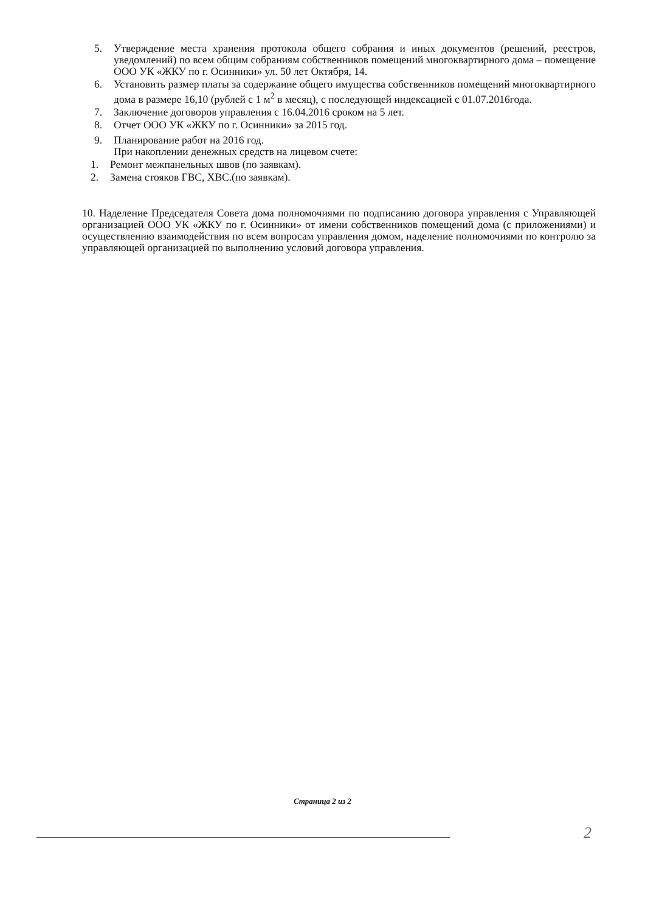5. Утверждение места хранения протокола общего собрания и иных документов (решений, реестров, уведомлений) по всем общим собраниям собственников помещений многоквартирного дома – помещение ООО УК «ЖКУ по г. Осинники» ул. 50 лет Октября, 14.
6. Установить размер платы за содержание общего имущества собственников помещений многоквартирного дома в размере 16,10 (рублей с 1 м<sup>2</sup> в месяц), с последующей индексацией с 01.07.2016года.
7. Заключение договоров управления с 16.04.2016 сроком на 5 лет.
8. Отчет ООО УК «ЖКУ по г. Осинники» за 2015 год.
9. Планирование работ на 2016 год.
При накоплении денежных средств на лицевом счете:
1. Ремонт межпанельных швов (по заявкам).
2. Замена стояков ГВС, ХВС.(по заявкам).
10. Наделение Председателя Совета дома полномочиями по подписанию договора управления с Управляющей организацией ООО УК «ЖКУ по г. Осинники» от имени собственников помещений дома (с приложениями) и осуществлению взаимодействия по всем вопросам управления домом, наделение полномочиями по контролю за управляющей организацией по выполнению условий договора управления.
Страница 2 из 2
2